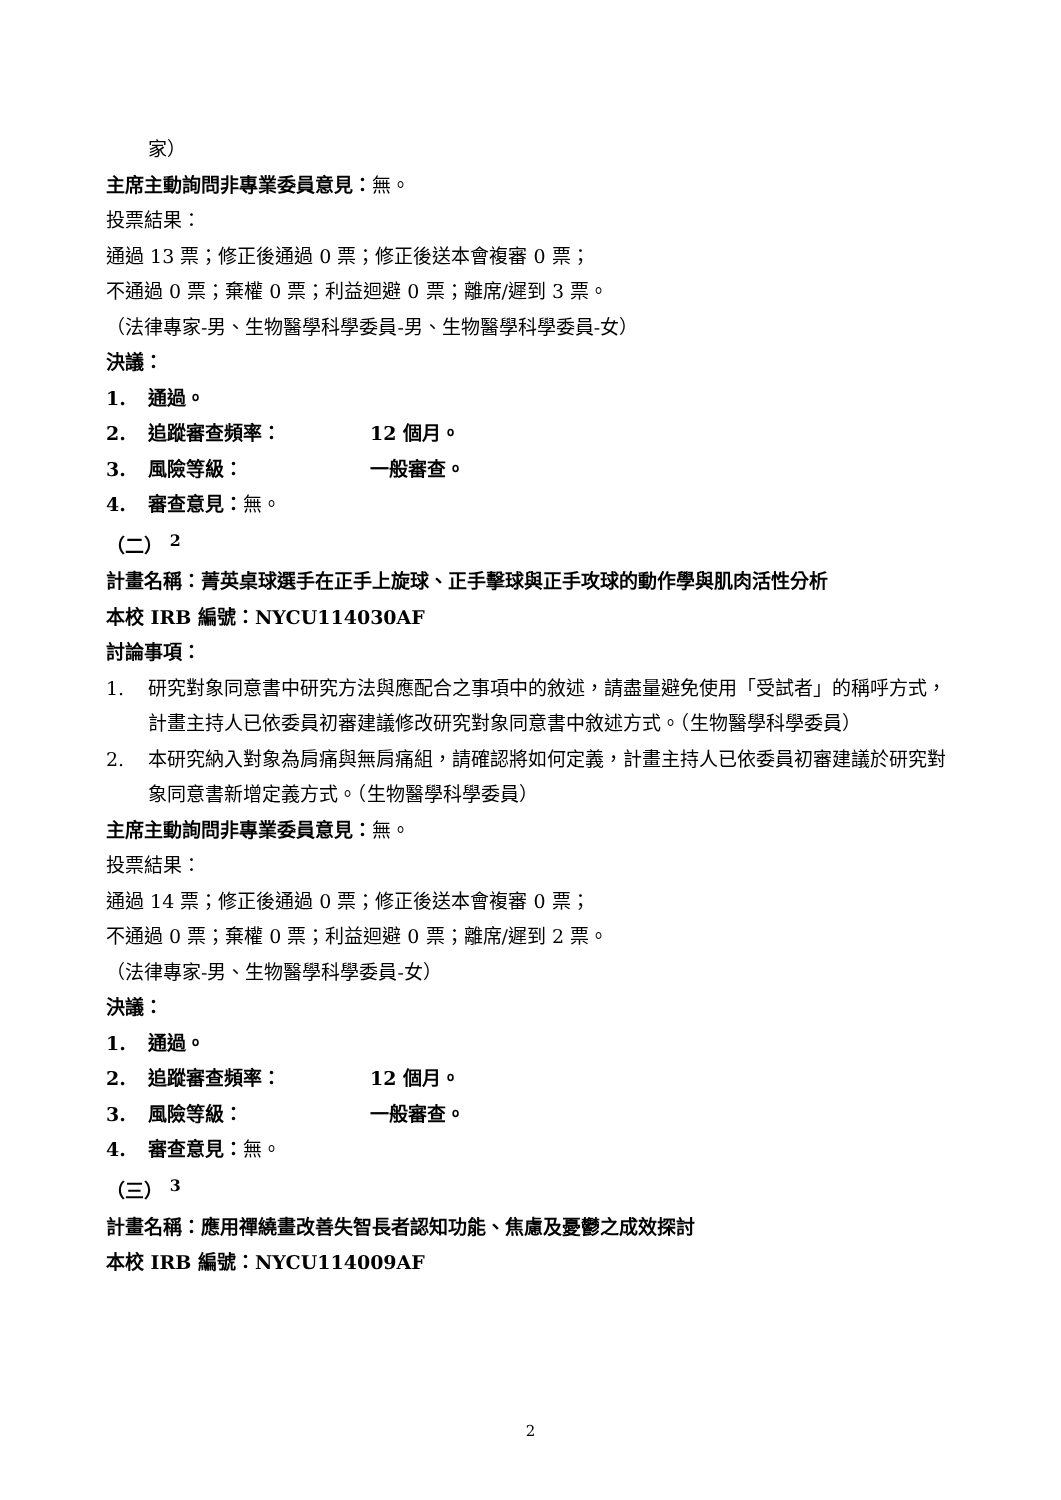家）
主席主動詢問非專業委員意見：無。
投票結果：
通過 13 票；修正後通過 0 票；修正後送本會複審 0 票；
不通過 0 票；棄權 0 票；利益迴避 0 票；離席/遲到 3 票。
（法律專家-男、生物醫學科學委員-男、生物醫學科學委員-女）
決議：
1. 通過。
2. 追蹤審查頻率： 12 個月。
3. 風險等級： 一般審查。
4. 審查意見：無。
（二） <sup>2</sup>
計畫名稱：菁英桌球選手在正手上旋球、正手擊球與正手攻球的動作學與肌肉活性分析
本校 IRB 編號：NYCU114030AF
討論事項：
1. 研究對象同意書中研究方法與應配合之事項中的敘述，請盡量避免使用「受試者」的稱呼方式，計畫主持人已依委員初審建議修改研究對象同意書中敘述方式。（生物醫學科學委員）
2. 本研究納入對象為肩痛與無肩痛組，請確認將如何定義，計畫主持人已依委員初審建議於研究對象同意書新增定義方式。（生物醫學科學委員）
主席主動詢問非專業委員意見：無。
投票結果：
通過 14 票；修正後通過 0 票；修正後送本會複審 0 票；
不通過 0 票；棄權 0 票；利益迴避 0 票；離席/遲到 2 票。
（法律專家-男、生物醫學科學委員-女）
決議：
1. 通過。
2. 追蹤審查頻率： 12 個月。
3. 風險等級： 一般審查。
4. 審查意見：無。
（三） <sup>3</sup>
計畫名稱：應用禪繞畫改善失智長者認知功能、焦慮及憂鬱之成效探討
本校 IRB 編號：NYCU114009AF
2